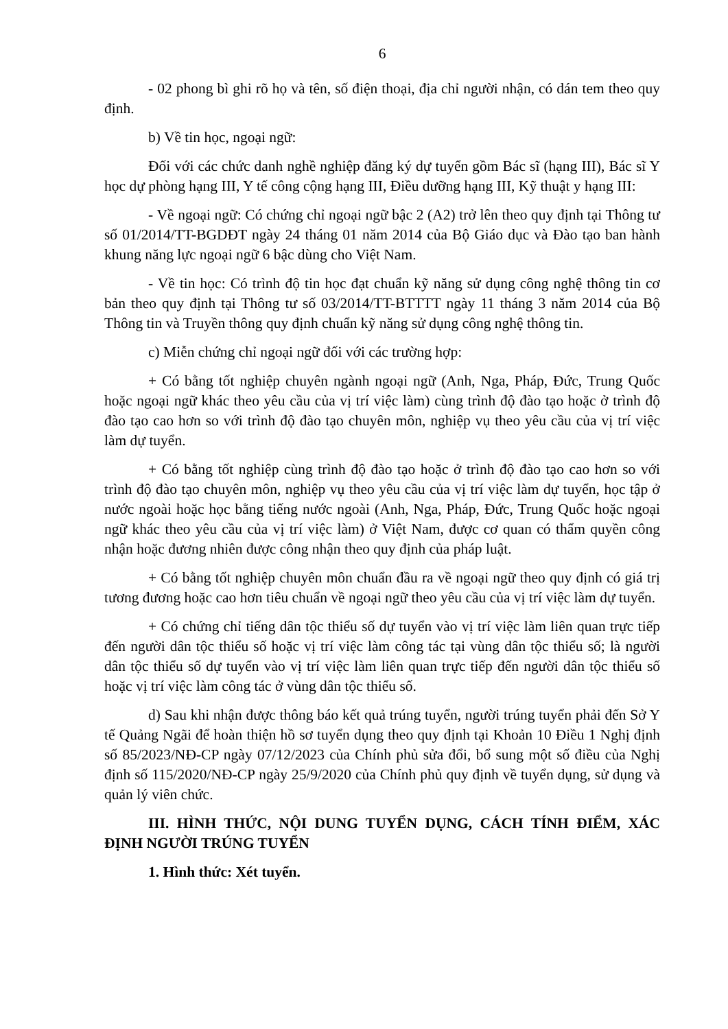6
- 02 phong bì ghi rõ họ và tên, số điện thoại, địa chỉ người nhận, có dán tem theo quy định.
b) Về tin học, ngoại ngữ:
Đối với các chức danh nghề nghiệp đăng ký dự tuyển gồm Bác sĩ (hạng III), Bác sĩ Y học dự phòng hạng III, Y tế công cộng hạng III, Điều dưỡng hạng III, Kỹ thuật y hạng III:
- Về ngoại ngữ: Có chứng chỉ ngoại ngữ bậc 2 (A2) trở lên theo quy định tại Thông tư số 01/2014/TT-BGDĐT ngày 24 tháng 01 năm 2014 của Bộ Giáo dục và Đào tạo ban hành khung năng lực ngoại ngữ 6 bậc dùng cho Việt Nam.
- Về tin học: Có trình độ tin học đạt chuẩn kỹ năng sử dụng công nghệ thông tin cơ bản theo quy định tại Thông tư số 03/2014/TT-BTTTT ngày 11 tháng 3 năm 2014 của Bộ Thông tin và Truyền thông quy định chuẩn kỹ năng sử dụng công nghệ thông tin.
c) Miễn chứng chỉ ngoại ngữ đối với các trường hợp:
+ Có bằng tốt nghiệp chuyên ngành ngoại ngữ (Anh, Nga, Pháp, Đức, Trung Quốc hoặc ngoại ngữ khác theo yêu cầu của vị trí việc làm) cùng trình độ đào tạo hoặc ở trình độ đào tạo cao hơn so với trình độ đào tạo chuyên môn, nghiệp vụ theo yêu cầu của vị trí việc làm dự tuyển.
+ Có bằng tốt nghiệp cùng trình độ đào tạo hoặc ở trình độ đào tạo cao hơn so với trình độ đào tạo chuyên môn, nghiệp vụ theo yêu cầu của vị trí việc làm dự tuyển, học tập ở nước ngoài hoặc học bằng tiếng nước ngoài (Anh, Nga, Pháp, Đức, Trung Quốc hoặc ngoại ngữ khác theo yêu cầu của vị trí việc làm) ở Việt Nam, được cơ quan có thẩm quyền công nhận hoặc đương nhiên được công nhận theo quy định của pháp luật.
+ Có bằng tốt nghiệp chuyên môn chuẩn đầu ra về ngoại ngữ theo quy định có giá trị tương đương hoặc cao hơn tiêu chuẩn về ngoại ngữ theo yêu cầu của vị trí việc làm dự tuyển.
+ Có chứng chỉ tiếng dân tộc thiểu số dự tuyển vào vị trí việc làm liên quan trực tiếp đến người dân tộc thiểu số hoặc vị trí việc làm công tác tại vùng dân tộc thiểu số; là người dân tộc thiểu số dự tuyển vào vị trí việc làm liên quan trực tiếp đến người dân tộc thiểu số hoặc vị trí việc làm công tác ở vùng dân tộc thiểu số.
d) Sau khi nhận được thông báo kết quả trúng tuyển, người trúng tuyển phải đến Sở Y tế Quảng Ngãi để hoàn thiện hồ sơ tuyển dụng theo quy định tại Khoản 10 Điều 1 Nghị định số 85/2023/NĐ-CP ngày 07/12/2023 của Chính phủ sửa đổi, bổ sung một số điều của Nghị định số 115/2020/NĐ-CP ngày 25/9/2020 của Chính phủ quy định về tuyển dụng, sử dụng và quản lý viên chức.
III. HÌNH THỨC, NỘI DUNG TUYỂN DỤNG, CÁCH TÍNH ĐIỂM, XÁC ĐỊNH NGƯỜI TRÚNG TUYỂN
1. Hình thức: Xét tuyển.